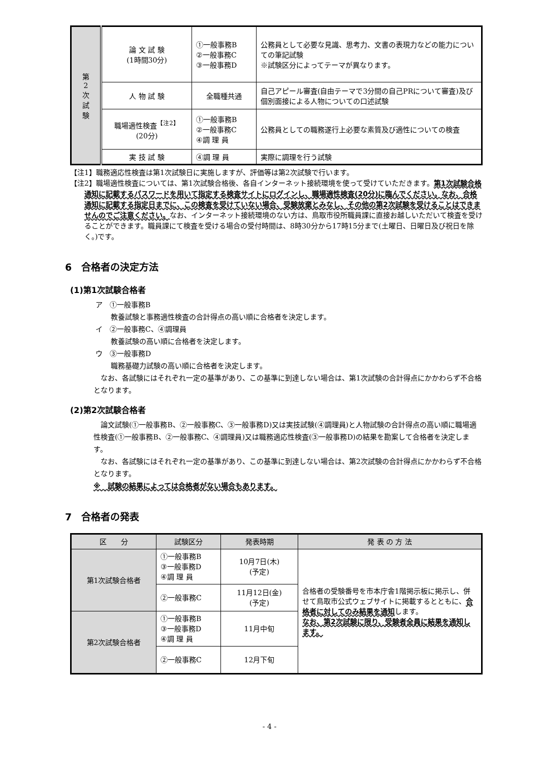| 第 2 次 試 験 | 論 文 試 験 (1時間30分) | ①一般事務B ②一般事務C ③一般事務D | 公務員として必要な見識、思考力、文書の表現力などの能力についての筆記試験 ※試験区分によってテーマが異なります。 |
| | 人 物 試 験 | 全職種共通 | 自己アピール審査(自由テーマで3分間の自己PRについて審査)及び個別面接による人物についての口述試験 |
| | 職場適性検査<sup>【注2】</sup> (20分) | ①一般事務B ②一般事務C ④調 理 員 | 公務員としての職務遂行上必要な素質及び適性についての検査 |
| | 実 技 試 験 | ④調 理 員 | 実際に調理を行う試験 |
【注1】職務適応性検査は第1次試験日に実施しますが、評価等は第2次試験で行います。
【注2】職場適性検査については、第1次試験合格後、各自インターネット接続環境を使って受けていただきます。第1次試験合格通知に記載するパスワードを用いて指定する検査サイトにログインし、職場適性検査(20分)に臨んでください。なお、合格通知に記載する指定日までに、この検査を受けていない場合、受験放棄とみなし、その他の第2次試験を受けることはできませんのでご注意ください。なお、インターネット接続環境のない方は、鳥取市役所職員課に直接お越しいただいて検査を受けることができます。職員課にて検査を受ける場合の受付時間は、8時30分から17時15分まで(土曜日、日曜日及び祝日を除く。)です。
6　合格者の決定方法
(1)第1次試験合格者
ア　①一般事務B
教養試験と事務適性検査の合計得点の高い順に合格者を決定します。
イ　②一般事務C、④調理員
教養試験の高い順に合格者を決定します。
ウ　③一般事務D
職務基礎力試験の高い順に合格者を決定します。
なお、各試験にはそれぞれ一定の基準があり、この基準に到達しない場合は、第1次試験の合計得点にかかわらず不合格となります。
(2)第2次試験合格者
論文試験(①一般事務B、②一般事務C、③一般事務D)又は実技試験(④調理員)と人物試験の合計得点の高い順に職場適性検査(①一般事務B、②一般事務C、④調理員)又は職務適応性検査(③一般事務D)の結果を勘案して合格者を決定します。
なお、各試験にはそれぞれ一定の基準があり、この基準に到達しない場合は、第2次試験の合計得点にかかわらず不合格となります。
※　試験の結果によっては合格者がない場合もあります。
7　合格者の発表
| 区 分 | 試験区分 | 発表時期 | 発 表 の 方 法 |
| --- | --- | --- | --- |
| 第1次試験合格者 | ①一般事務B ③一般事務D ④調 理 員 | 10月7日(木) (予定) | 合格者の受験番号を市本庁舎1階掲示板に掲示し、併せて鳥取市公式ウェブサイトに掲載するとともに、 合格者に対してのみ結果を通知 します。 なお、第2次試験に限り、受験者全員に結果を通知します。 |
| | ②一般事務C | 11月12日(金) (予定) | |
| 第2次試験合格者 | ①一般事務B ③一般事務D ④調 理 員 | 11月中旬 | |
| | ②一般事務C | 12月下旬 | |
- 4 -